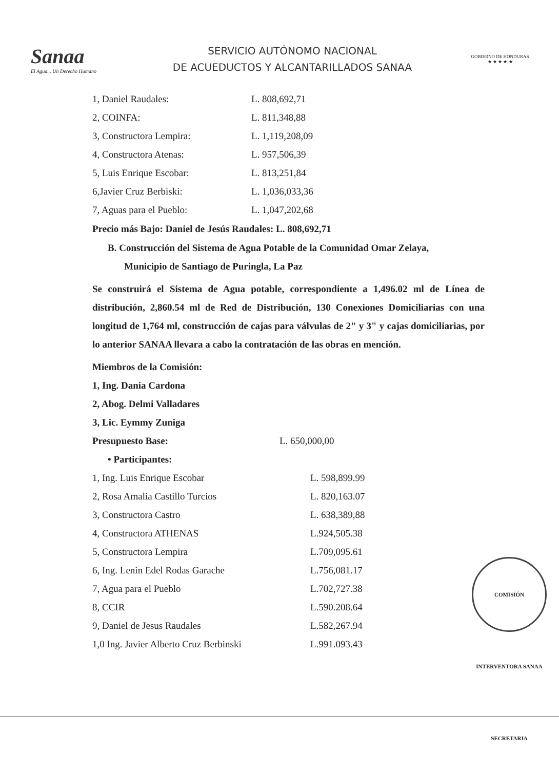Sanaa
El Agua... Un Derecho Humano
SERVICIO AUTÓNOMO NACIONAL
DE ACUEDUCTOS Y ALCANTARILLADOS SANAA
GOBIERNO DE HONDURAS
★ ★ ★ ★ ★
| 1, Daniel Raudales: | L. 808,692,71 |
| 2, COINFA: | L. 811,348,88 |
| 3, Constructora Lempira: | L. 1,119,208,09 |
| 4, Constructora Atenas: | L. 957,506,39 |
| 5, Luis Enrique Escobar: | L. 813,251,84 |
| 6,Javier Cruz Berbiski: | L. 1,036,033,36 |
| 7, Aguas para el Pueblo: | L. 1,047,202,68 |
Precio más Bajo: Daniel de Jesús Raudales: L. 808,692,71
B. Construcción del Sistema de Agua Potable de la Comunidad Omar Zelaya,
Municipio de Santiago de Puringla, La Paz
Se construirá el Sistema de Agua potable, correspondiente a 1,496.02 ml de Línea de distribución, 2,860.54 ml de Red de Distribución, 130 Conexiones Domiciliarias con una longitud de 1,764 ml, construcción de cajas para válvulas de 2" y 3" y cajas domiciliarias, por lo anterior SANAA llevara a cabo la contratación de las obras en mención.
| Miembros de la Comisión: |
| 1, Ing. Dania Cardona |
| 2, Abog. Delmi Valladares |
| 3, Lic. Eymmy Zuniga |
| Presupuesto Base: | L. 650,000,00 |
| • Participantes: | |
| 1, Ing. Luis Enrique Escobar | L. 598,899.99 |
| 2, Rosa Amalia Castillo Turcios | L. 820,163.07 |
| 3, Constructora Castro | L. 638,389,88 |
| 4, Constructora ATHENAS | L.924,505.38 |
| 5, Constructora Lempira | L.709,095.61 |
| 6, Ing. Lenin Edel Rodas Garache | L.756,081.17 |
| 7, Agua para el Pueblo | L.702,727.38 |
| 8, CCIR | L.590.208.64 |
| 9, Daniel de Jesus Raudales | L.582,267.94 |
| 1,0 Ing. Javier Alberto Cruz Berbinski | L.991.093.43 |
COMISIÓN INTERVENTORA SANAA SECRETARIA